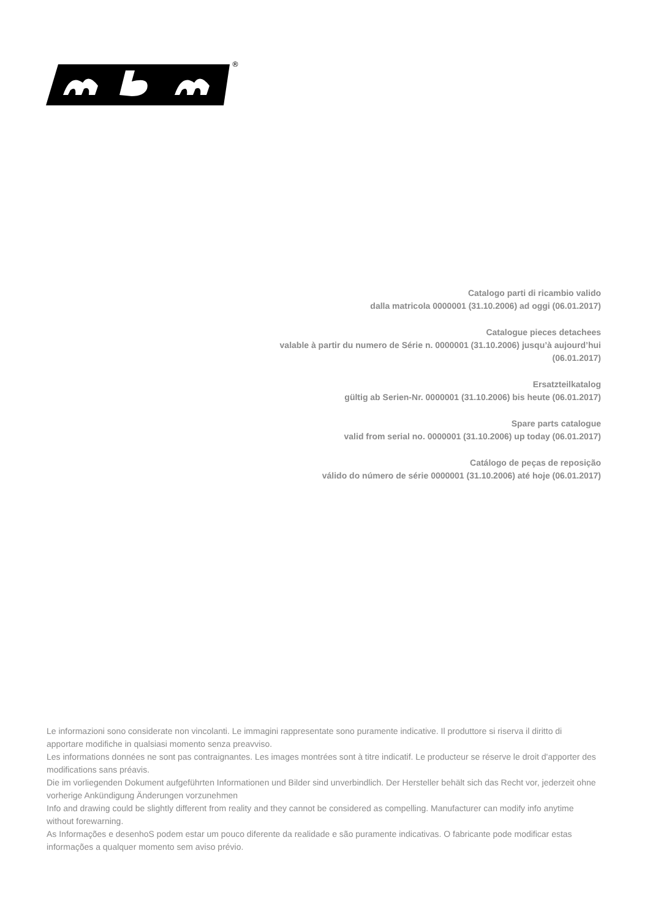®
Catalogo parti di ricambio valido
dalla matricola 0000001 (31.10.2006) ad oggi (06.01.2017)
Catalogue pieces detachees
valable à partir du numero de Série n. 0000001 (31.10.2006) jusqu’à aujourd’hui
(06.01.2017)
Ersatzteilkatalog
gültig ab Serien-Nr. 0000001 (31.10.2006) bis heute (06.01.2017)
Spare parts catalogue
valid from serial no. 0000001 (31.10.2006) up today (06.01.2017)
Catálogo de peças de reposição
válido do número de série 0000001 (31.10.2006) até hoje (06.01.2017)
Le informazioni sono considerate non vincolanti. Le immagini rappresentate sono puramente indicative. Il produttore si riserva il diritto di apportare modifiche in qualsiasi momento senza preavviso.
Les informations données ne sont pas contraignantes. Les images montrées sont à titre indicatif. Le producteur se réserve le droit d'apporter des modifications sans préavis.
Die im vorliegenden Dokument aufgeführten Informationen und Bilder sind unverbindlich. Der Hersteller behält sich das Recht vor, jederzeit ohne vorherige Ankündigung Änderungen vorzunehmen
Info and drawing could be slightly different from reality and they cannot be considered as compelling. Manufacturer can modify info anytime without forewarning.
As Informações e desenhoS podem estar um pouco diferente da realidade e são puramente indicativas. O fabricante pode modificar estas informações a qualquer momento sem aviso prévio.